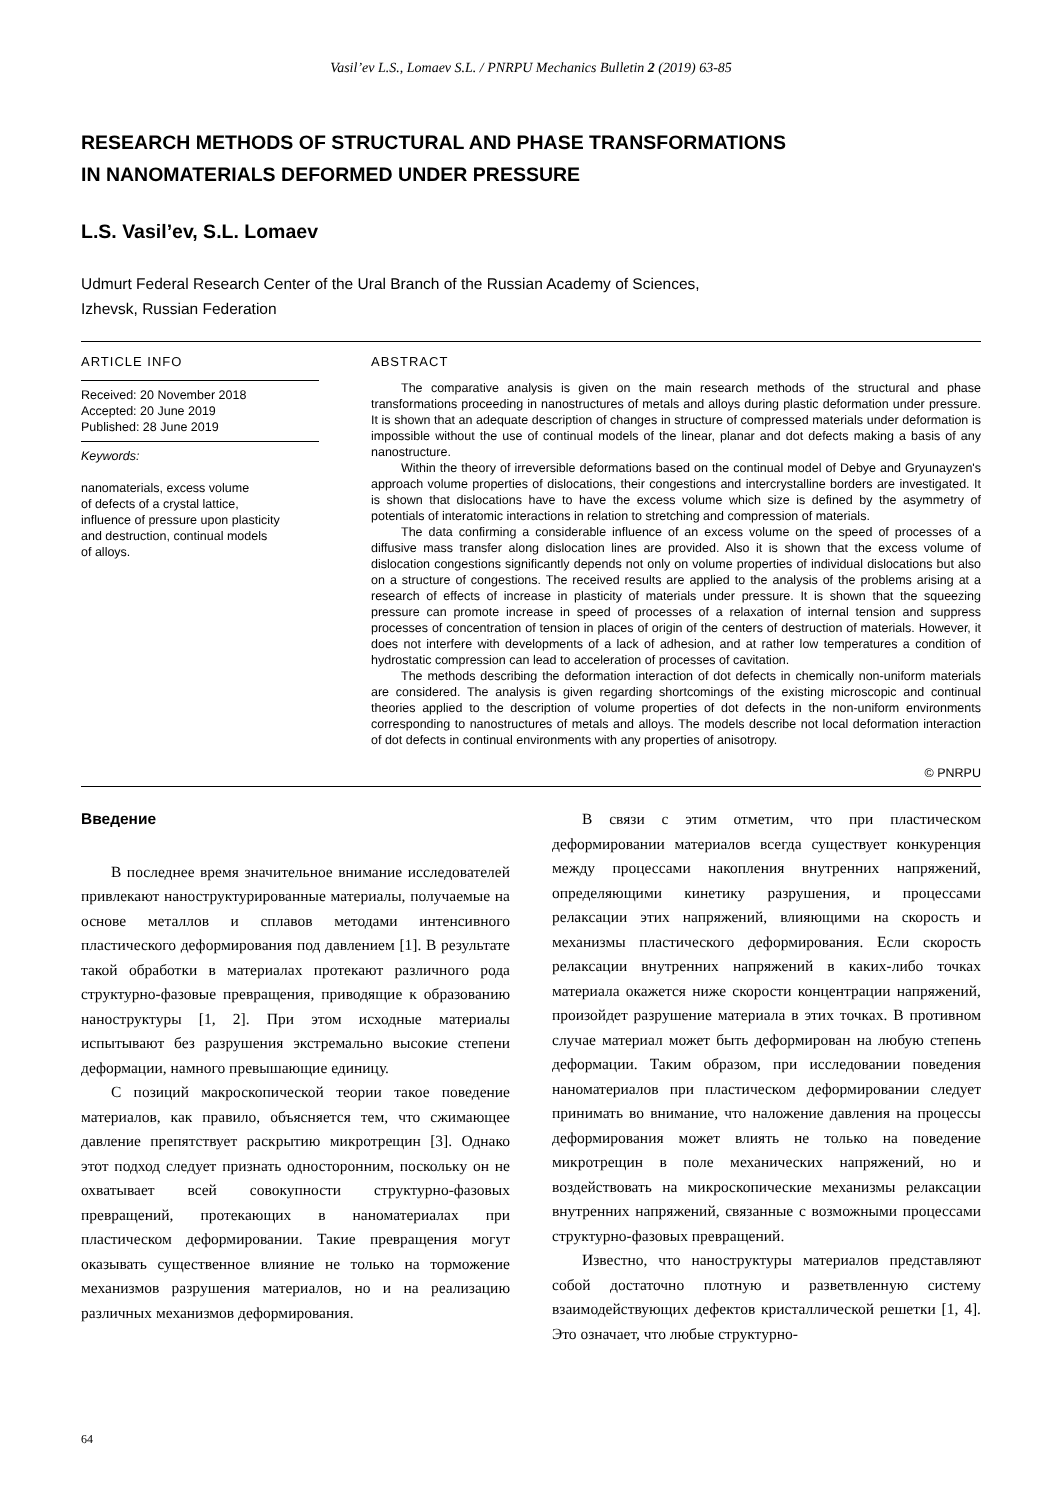Vasil’ev L.S., Lomaev S.L. / PNRPU Mechanics Bulletin 2 (2019) 63-85
RESEARCH METHODS OF STRUCTURAL AND PHASE TRANSFORMATIONS
IN NANOMATERIALS DEFORMED UNDER PRESSURE
L.S. Vasil’ev, S.L. Lomaev
Udmurt Federal Research Center of the Ural Branch of the Russian Academy of Sciences,
Izhevsk, Russian Federation
ARTICLE INFO
Received: 20 November 2018
Accepted: 20 June 2019
Published: 28 June 2019
Keywords:
nanomaterials, excess volume
of defects of a crystal lattice,
influence of pressure upon plasticity
and destruction, continual models
of alloys.
ABSTRACT
The comparative analysis is given on the main research methods of the structural and phase transformations proceeding in nanostructures of metals and alloys during plastic deformation under pressure. It is shown that an adequate description of changes in structure of compressed materials under deformation is impossible without the use of continual models of the linear, planar and dot defects making a basis of any nanostructure.
Within the theory of irreversible deformations based on the continual model of Debye and Gryunayzen's approach volume properties of dislocations, their congestions and intercrystalline borders are investigated. It is shown that dislocations have to have the excess volume which size is defined by the asymmetry of potentials of interatomic interactions in relation to stretching and compression of materials.
The data confirming a considerable influence of an excess volume on the speed of processes of a diffusive mass transfer along dislocation lines are provided. Also it is shown that the excess volume of dislocation congestions significantly depends not only on volume properties of individual dislocations but also on a structure of congestions. The received results are applied to the analysis of the problems arising at a research of effects of increase in plasticity of materials under pressure. It is shown that the squeezing pressure can promote increase in speed of processes of a relaxation of internal tension and suppress processes of concentration of tension in places of origin of the centers of destruction of materials. However, it does not interfere with developments of a lack of adhesion, and at rather low temperatures a condition of hydrostatic compression can lead to acceleration of processes of cavitation.
The methods describing the deformation interaction of dot defects in chemically non-uniform materials are considered. The analysis is given regarding shortcomings of the existing microscopic and continual theories applied to the description of volume properties of dot defects in the non-uniform environments corresponding to nanostructures of metals and alloys. The models describe not local deformation interaction of dot defects in continual environments with any properties of anisotropy.
© PNRPU
Введение
В последнее время значительное внимание исследователей привлекают наноструктурированные материалы, получаемые на основе металлов и сплавов методами интенсивного пластического деформирования под давлением [1]. В результате такой обработки в материалах протекают различного рода структурно-фазовые превращения, приводящие к образованию наноструктуры [1, 2]. При этом исходные материалы испытывают без разрушения экстремально высокие степени деформации, намного превышающие единицу.
С позиций макроскопической теории такое поведение материалов, как правило, объясняется тем, что сжимающее давление препятствует раскрытию микротрещин [3]. Однако этот подход следует признать односторонним, поскольку он не охватывает всей совокупности структурно-фазовых превращений, протекающих в наноматериалах при пластическом деформировании. Такие превращения могут оказывать существенное влияние не только на торможение механизмов разрушения материалов, но и на реализацию различных механизмов деформирования.
В связи с этим отметим, что при пластическом деформировании материалов всегда существует конкуренция между процессами накопления внутренних напряжений, определяющими кинетику разрушения, и процессами релаксации этих напряжений, влияющими на скорость и механизмы пластического деформирования. Если скорость релаксации внутренних напряжений в каких-либо точках материала окажется ниже скорости концентрации напряжений, произойдет разрушение материала в этих точках. В противном случае материал может быть деформирован на любую степень деформации. Таким образом, при исследовании поведения наноматериалов при пластическом деформировании следует принимать во внимание, что наложение давления на процессы деформирования может влиять не только на поведение микротрещин в поле механических напряжений, но и воздействовать на микроскопические механизмы релаксации внутренних напряжений, связанные с возможными процессами структурно-фазовых превращений.
Известно, что наноструктуры материалов представляют собой достаточно плотную и разветвленную систему взаимодействующих дефектов кристаллической решетки [1, 4]. Это означает, что любые структурно-
64